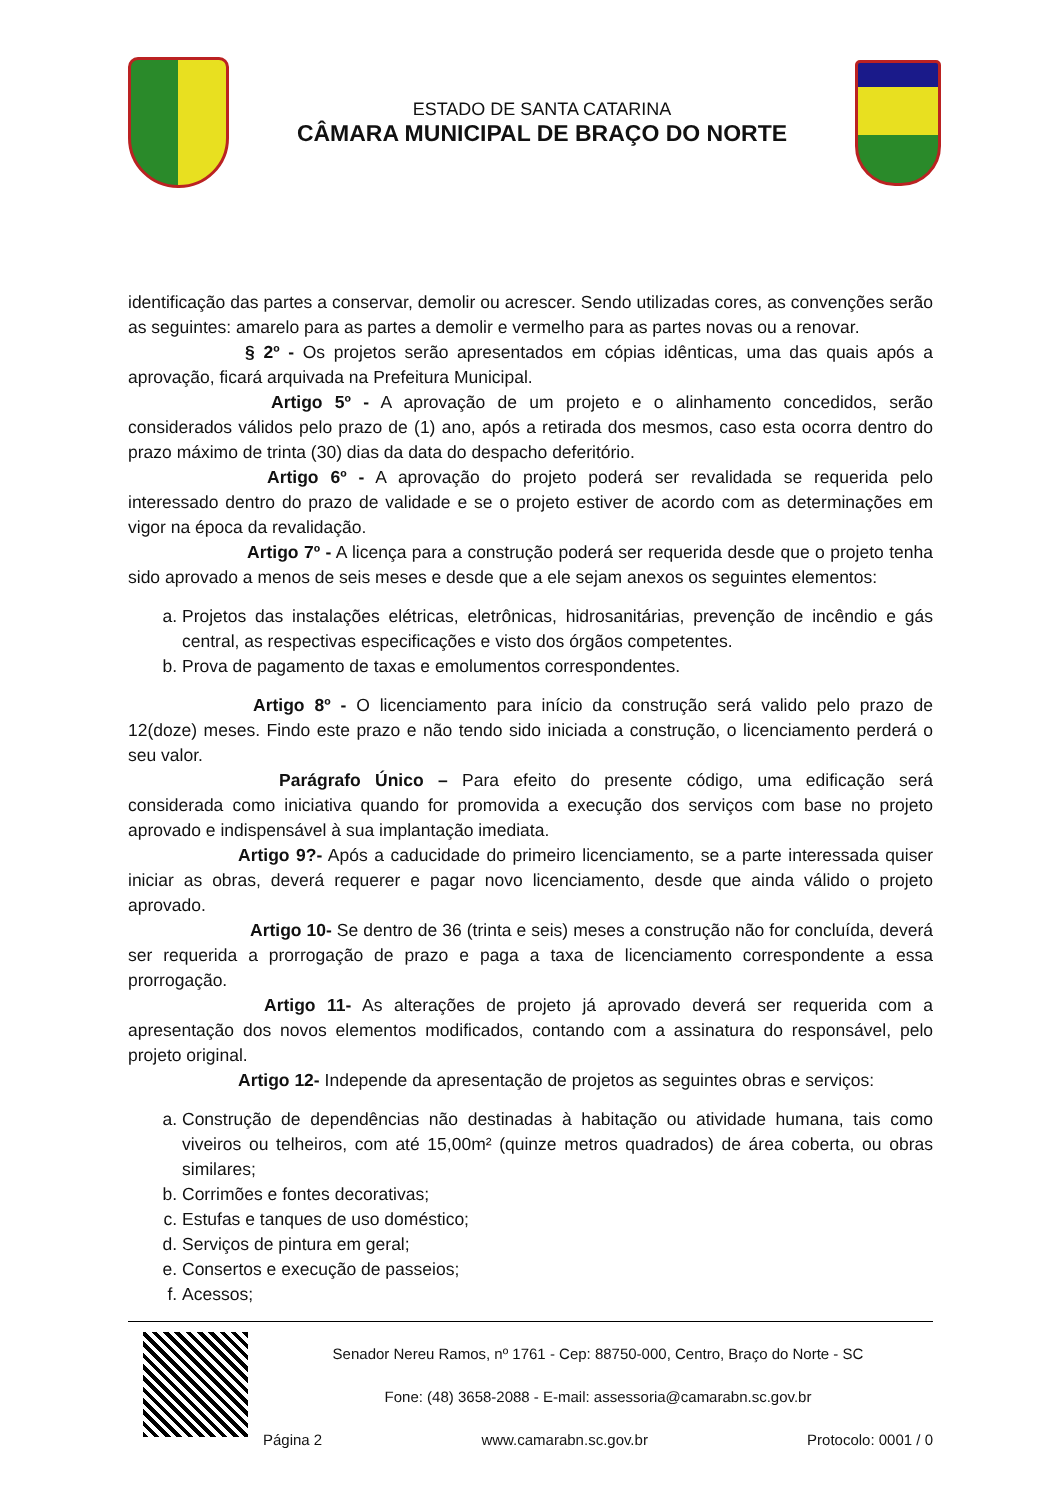ESTADO DE SANTA CATARINA
CÂMARA MUNICIPAL DE BRAÇO DO NORTE
identificação das partes a conservar, demolir ou acrescer. Sendo utilizadas cores, as convenções serão as seguintes: amarelo para as partes a demolir e vermelho para as partes novas ou a renovar.
§ 2º - Os projetos serão apresentados em cópias idênticas, uma das quais após a aprovação, ficará arquivada na Prefeitura Municipal.
Artigo 5º - A aprovação de um projeto e o alinhamento concedidos, serão considerados válidos pelo prazo de (1) ano, após a retirada dos mesmos, caso esta ocorra dentro do prazo máximo de trinta (30) dias da data do despacho deferitório.
Artigo 6º - A aprovação do projeto poderá ser revalidada se requerida pelo interessado dentro do prazo de validade e se o projeto estiver de acordo com as determinações em vigor na época da revalidação.
Artigo 7º - A licença para a construção poderá ser requerida desde que o projeto tenha sido aprovado a menos de seis meses e desde que a ele sejam anexos os seguintes elementos:
a. Projetos das instalações elétricas, eletrônicas, hidrosanitárias, prevenção de incêndio e gás central, as respectivas especificações e visto dos órgãos competentes.
b. Prova de pagamento de taxas e emolumentos correspondentes.
Artigo 8º - O licenciamento para início da construção será valido pelo prazo de 12(doze) meses. Findo este prazo e não tendo sido iniciada a construção, o licenciamento perderá o seu valor.
Parágrafo Único – Para efeito do presente código, uma edificação será considerada como iniciativa quando for promovida a execução dos serviços com base no projeto aprovado e indispensável à sua implantação imediata.
Artigo 9?- Após a caducidade do primeiro licenciamento, se a parte interessada quiser iniciar as obras, deverá requerer e pagar novo licenciamento, desde que ainda válido o projeto aprovado.
Artigo 10- Se dentro de 36 (trinta e seis) meses a construção não for concluída, deverá ser requerida a prorrogação de prazo e paga a taxa de licenciamento correspondente a essa prorrogação.
Artigo 11- As alterações de projeto já aprovado deverá ser requerida com a apresentação dos novos elementos modificados, contando com a assinatura do responsável, pelo projeto original.
Artigo 12- Independe da apresentação de projetos as seguintes obras e serviços:
a. Construção de dependências não destinadas à habitação ou atividade humana, tais como viveiros ou telheiros, com até 15,00m² (quinze metros quadrados) de área coberta, ou obras similares;
b. Corrimões e fontes decorativas;
c. Estufas e tanques de uso doméstico;
d. Serviços de pintura em geral;
e. Consertos e execução de passeios;
f. Acessos;
Senador Nereu Ramos, nº 1761 - Cep: 88750-000, Centro, Braço do Norte - SC
Fone: (48) 3658-2088 - E-mail: assessoria@camarabn.sc.gov.br
Página 2 www.camarabn.sc.gov.br Protocolo: 0001 / 0